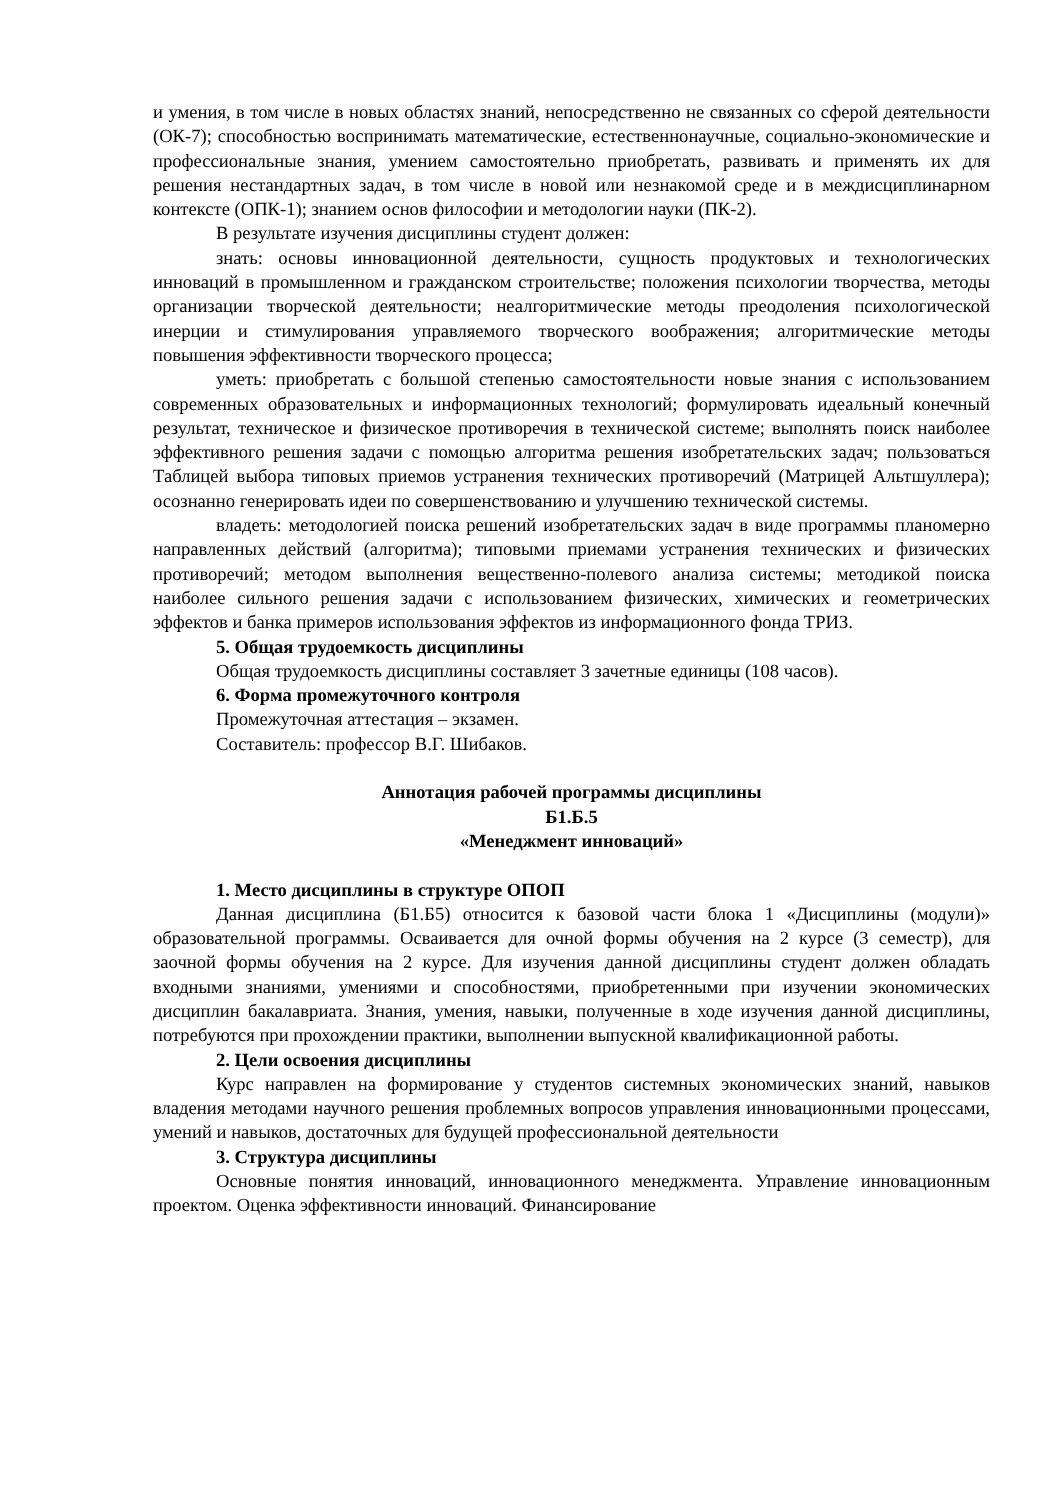и умения, в том числе в новых областях знаний, непосредственно не связанных со сферой деятельности (ОК-7); способностью воспринимать математические, естественнонаучные, социально-экономические и профессиональные знания, умением самостоятельно приобретать, развивать и применять их для решения нестандартных задач, в том числе в новой или незнакомой среде и в междисциплинарном контексте (ОПК-1); знанием основ философии и методологии науки (ПК-2).
В результате изучения дисциплины студент должен:
знать: основы инновационной деятельности, сущность продуктовых и технологических инноваций в промышленном и гражданском строительстве; положения психологии творчества, методы организации творческой деятельности; неалгоритмические методы преодоления психологической инерции и стимулирования управляемого творческого воображения; алгоритмические методы повышения эффективности творческого процесса;
уметь: приобретать с большой степенью самостоятельности новые знания с использованием современных образовательных и информационных технологий; формулировать идеальный конечный результат, техническое и физическое противоречия в технической системе; выполнять поиск наиболее эффективного решения задачи с помощью алгоритма решения изобретательских задач; пользоваться Таблицей выбора типовых приемов устранения технических противоречий (Матрицей Альтшуллера); осознанно генерировать идеи по совершенствованию и улучшению технической системы.
владеть: методологией поиска решений изобретательских задач в виде программы планомерно направленных действий (алгоритма); типовыми приемами устранения технических и физических противоречий; методом выполнения вещественно-полевого анализа системы; методикой поиска наиболее сильного решения задачи с использованием физических, химических и геометрических эффектов и банка примеров использования эффектов из информационного фонда ТРИЗ.
5. Общая трудоемкость дисциплины
Общая трудоемкость дисциплины составляет 3 зачетные единицы (108 часов).
6. Форма промежуточного контроля
Промежуточная аттестация – экзамен.
Составитель: профессор В.Г. Шибаков.
Аннотация рабочей программы дисциплины
Б1.Б.5
«Менеджмент инноваций»
1. Место дисциплины в структуре ОПОП
Данная дисциплина (Б1.Б5) относится к базовой части блока 1 «Дисциплины (модули)» образовательной программы. Осваивается для очной формы обучения на 2 курсе (3 семестр), для заочной формы обучения на 2 курсе. Для изучения данной дисциплины студент должен обладать входными знаниями, умениями и способностями, приобретенными при изучении экономических дисциплин бакалавриата. Знания, умения, навыки, полученные в ходе изучения данной дисциплины, потребуются при прохождении практики, выполнении выпускной квалификационной работы.
2. Цели освоения дисциплины
Курс направлен на формирование у студентов системных экономических знаний, навыков владения методами научного решения проблемных вопросов управления инновационными процессами, умений и навыков, достаточных для будущей профессиональной деятельности
3. Структура дисциплины
Основные понятия инноваций, инновационного менеджмента. Управление инновационным проектом. Оценка эффективности инноваций. Финансирование